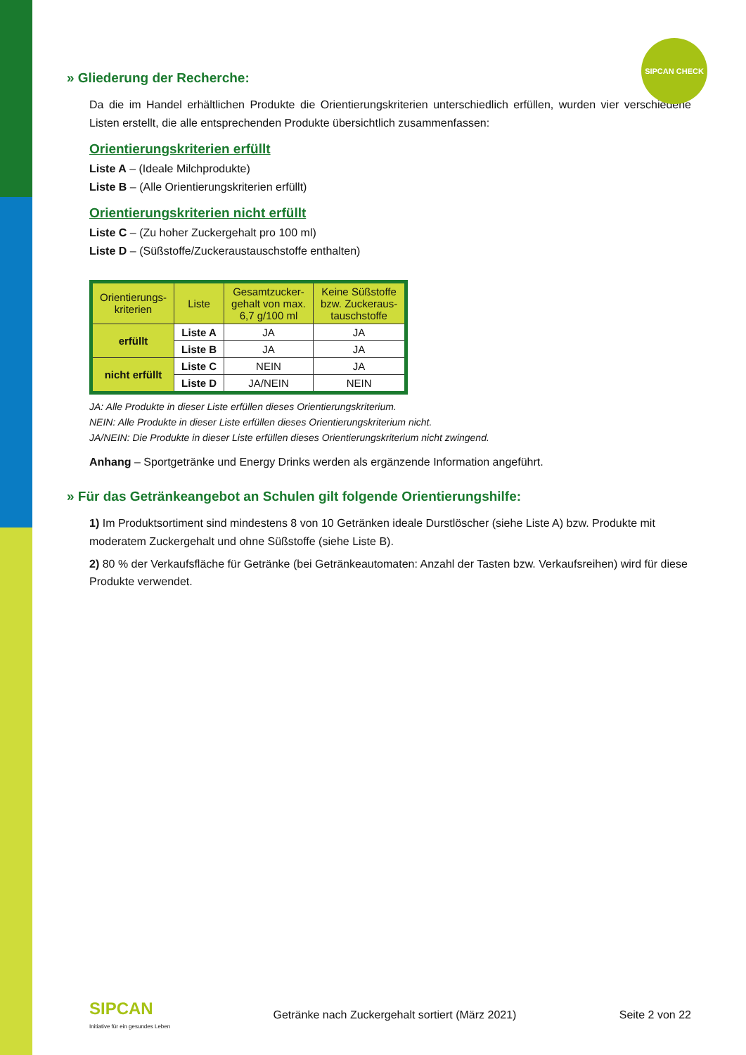SIPCAN CHECK
» Gliederung der Recherche:
Da die im Handel erhältlichen Produkte die Orientierungskriterien unterschiedlich erfüllen, wurden vier verschiedene Listen erstellt, die alle entsprechenden Produkte übersichtlich zusammenfassen:
Orientierungskriterien erfüllt
Liste A – (Ideale Milchprodukte)
Liste B – (Alle Orientierungskriterien erfüllt)
Orientierungskriterien nicht erfüllt
Liste C – (Zu hoher Zuckergehalt pro 100 ml)
Liste D – (Süßstoffe/Zuckeraustauschstoffe enthalten)
| Orientierungs- kriterien | Liste | Gesamtzucker- gehalt von max. 6,7 g/100 ml | Keine Süßstoffe bzw. Zuckeraus- tauschstoffe |
| --- | --- | --- | --- |
| erfüllt | Liste A | JA | JA |
| | Liste B | JA | JA |
| nicht erfüllt | Liste C | NEIN | JA |
| | Liste D | JA/NEIN | NEIN |
JA: Alle Produkte in dieser Liste erfüllen dieses Orientierungskriterium.
NEIN: Alle Produkte in dieser Liste erfüllen dieses Orientierungskriterium nicht.
JA/NEIN: Die Produkte in dieser Liste erfüllen dieses Orientierungskriterium nicht zwingend.
Anhang – Sportgetränke und Energy Drinks werden als ergänzende Information angeführt.
» Für das Getränkeangebot an Schulen gilt folgende Orientierungshilfe:
1) Im Produktsortiment sind mindestens 8 von 10 Getränken ideale Durstlöscher (siehe Liste A) bzw. Produkte mit moderatem Zuckergehalt und ohne Süßstoffe (siehe Liste B).
2) 80 % der Verkaufsfläche für Getränke (bei Getränkeautomaten: Anzahl der Tasten bzw. Verkaufsreihen) wird für diese Produkte verwendet.
SIPCAN
Initiative für ein gesundes Leben
Getränke nach Zuckergehalt sortiert (März 2021) Seite 2 von 22